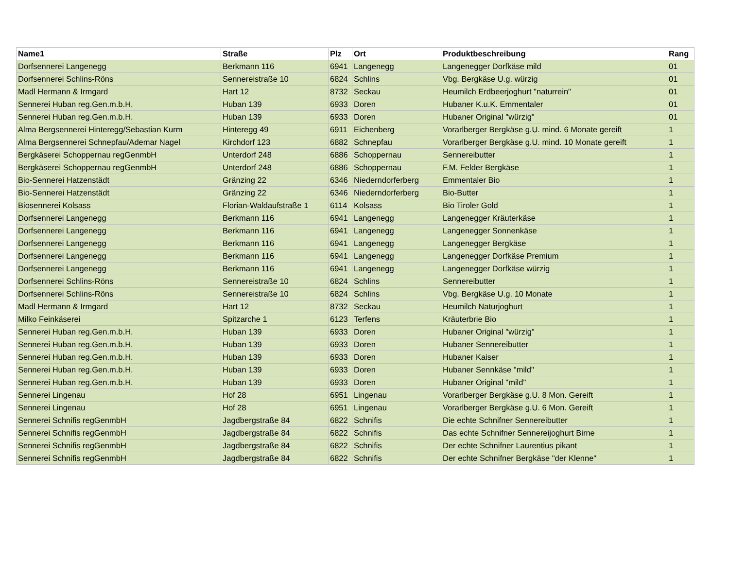| Name1 | Straße | Plz | Ort | Produktbeschreibung | Rang |
| --- | --- | --- | --- | --- | --- |
| Dorfsennerei Langenegg | Berkmann 116 | 6941 | Langenegg | Langenegger Dorfkäse mild | 01 |
| Dorfsennerei Schlins-Röns | Sennereistraße 10 | 6824 | Schlins | Vbg. Bergkäse U.g. würzig | 01 |
| Madl Hermann & Irmgard | Hart 12 | 8732 | Seckau | Heumilch Erdbeerjoghurt "naturrein" | 01 |
| Sennerei Huban reg.Gen.m.b.H. | Huban 139 | 6933 | Doren | Hubaner K.u.K. Emmentaler | 01 |
| Sennerei Huban reg.Gen.m.b.H. | Huban 139 | 6933 | Doren | Hubaner Original "würzig" | 01 |
| Alma Bergsennerei Hinteregg/Sebastian Kurm | Hinteregg 49 | 6911 | Eichenberg | Vorarlberger Bergkäse g.U. mind. 6 Monate gereift | 1 |
| Alma Bergsennerei Schnepfau/Ademar Nagel | Kirchdorf 123 | 6882 | Schnepfau | Vorarlberger Bergkäse g.U. mind. 10 Monate gereift | 1 |
| Bergkäserei Schoppernau regGenmbH | Unterdorf 248 | 6886 | Schoppernau | Sennereibutter | 1 |
| Bergkäserei Schoppernau regGenmbH | Unterdorf 248 | 6886 | Schoppernau | F.M. Felder Bergkäse | 1 |
| Bio-Sennerei Hatzenstädt | Gränzing 22 | 6346 | Niederndorferberg | Emmentaler Bio | 1 |
| Bio-Sennerei Hatzenstädt | Gränzing 22 | 6346 | Niederndorferberg | Bio-Butter | 1 |
| Biosennerei Kolsass | Florian-Waldaufstraße 1 | 6114 | Kolsass | Bio Tiroler Gold | 1 |
| Dorfsennerei Langenegg | Berkmann 116 | 6941 | Langenegg | Langenegger Kräuterkäse | 1 |
| Dorfsennerei Langenegg | Berkmann 116 | 6941 | Langenegg | Langenegger Sonnenkäse | 1 |
| Dorfsennerei Langenegg | Berkmann 116 | 6941 | Langenegg | Langenegger Bergkäse | 1 |
| Dorfsennerei Langenegg | Berkmann 116 | 6941 | Langenegg | Langenegger Dorfkäse Premium | 1 |
| Dorfsennerei Langenegg | Berkmann 116 | 6941 | Langenegg | Langenegger Dorfkäse würzig | 1 |
| Dorfsennerei Schlins-Röns | Sennereistraße 10 | 6824 | Schlins | Sennereibutter | 1 |
| Dorfsennerei Schlins-Röns | Sennereistraße 10 | 6824 | Schlins | Vbg. Bergkäse U.g. 10 Monate | 1 |
| Madl Hermann & Irmgard | Hart 12 | 8732 | Seckau | Heumilch Naturjoghurt | 1 |
| Milko Feinkäserei | Spitzarche 1 | 6123 | Terfens | Kräuterbrie Bio | 1 |
| Sennerei Huban reg.Gen.m.b.H. | Huban 139 | 6933 | Doren | Hubaner Original "würzig" | 1 |
| Sennerei Huban reg.Gen.m.b.H. | Huban 139 | 6933 | Doren | Hubaner Sennereibutter | 1 |
| Sennerei Huban reg.Gen.m.b.H. | Huban 139 | 6933 | Doren | Hubaner Kaiser | 1 |
| Sennerei Huban reg.Gen.m.b.H. | Huban 139 | 6933 | Doren | Hubaner Sennkäse "mild" | 1 |
| Sennerei Huban reg.Gen.m.b.H. | Huban 139 | 6933 | Doren | Hubaner Original "mild" | 1 |
| Sennerei Lingenau | Hof 28 | 6951 | Lingenau | Vorarlberger Bergkäse g.U. 8 Mon. Gereift | 1 |
| Sennerei Lingenau | Hof 28 | 6951 | Lingenau | Vorarlberger Bergkäse g.U. 6 Mon. Gereift | 1 |
| Sennerei Schnifis regGenmbH | Jagdbergstraße 84 | 6822 | Schnifis | Die echte Schnifner Sennereibutter | 1 |
| Sennerei Schnifis regGenmbH | Jagdbergstraße 84 | 6822 | Schnifis | Das echte Schnifner Sennereijoghurt Birne | 1 |
| Sennerei Schnifis regGenmbH | Jagdbergstraße 84 | 6822 | Schnifis | Der echte Schnifner Laurentius pikant | 1 |
| Sennerei Schnifis regGenmbH | Jagdbergstraße 84 | 6822 | Schnifis | Der echte Schnifner Bergkäse "der Klenne" | 1 |